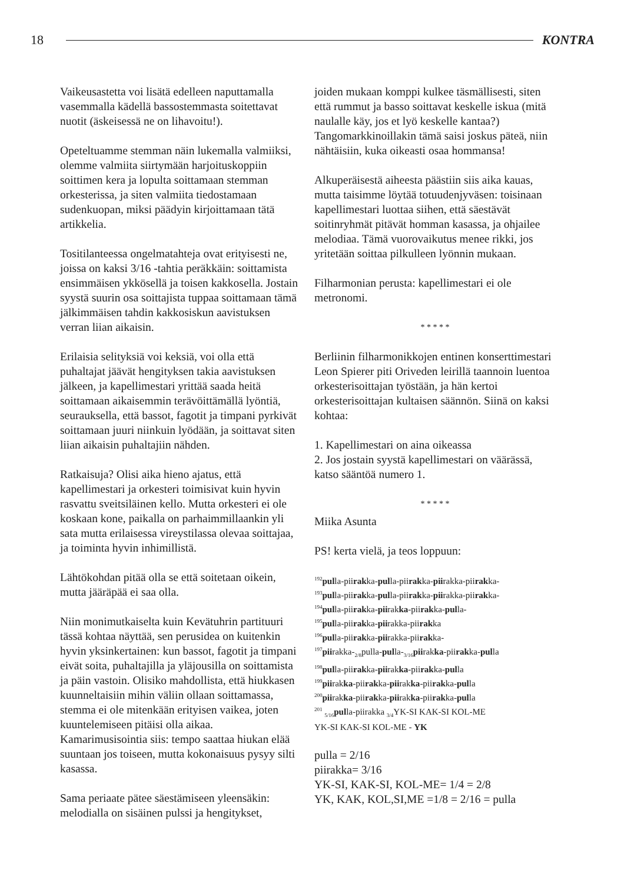18 KONTRA
Vaikeusastetta voi lisätä edelleen naputtamalla vasemmalla kädellä bassostemmasta soitettavat nuotit (äskeisessä ne on lihavoitu!).
Opeteltuamme stemman näin lukemalla valmiiksi, olemme valmiita siirtymään harjoituskoppiin soittimen kera ja lopulta soittamaan stemman orkesterissa, ja siten valmiita tiedostamaan sudenkuopan, miksi päädyin kirjoittamaan tätä artikkelia.
Tositilanteessa ongelmatahteja ovat erityisesti ne, joissa on kaksi 3/16 -tahtia peräkkäin: soittamista ensimmäisen ykkösellä ja toisen kakkosella. Jostain syystä suurin osa soittajista tuppaa soittamaan tämä jälkimmäisen tahdin kakkosiskun aavistuksen verran liian aikaisin.
Erilaisia selityksiä voi keksiä, voi olla että puhaltajat jäävät hengityksen takia aavistuksen jälkeen, ja kapellimestari yrittää saada heitä soittamaan aikaisemmin terävöittämällä lyöntiä, seurauksella, että bassot, fagotit ja timpani pyrkivät soittamaan juuri niinkuin lyödään, ja soittavat siten liian aikaisin puhaltajiin nähden.
Ratkaisuja? Olisi aika hieno ajatus, että kapellimestari ja orkesteri toimisivat kuin hyvin rasvattu sveitsiläinen kello. Mutta orkesteri ei ole koskaan kone, paikalla on parhaimmillaankin yli sata mutta erilaisessa vireystilassa olevaa soittajaa, ja toiminta hyvin inhimillistä.
Lähtökohdan pitää olla se että soitetaan oikein, mutta jääräpää ei saa olla.
Niin monimutkaiselta kuin Kevätuhrin partituuri tässä kohtaa näyttää, sen perusidea on kuitenkin hyvin yksinkertainen: kun bassot, fagotit ja timpani eivät soita, puhaltajilla ja yläjousilla on soittamista ja päin vastoin. Olisiko mahdollista, että hiukkasen kuunneltaisiin mihin väliin ollaan soittamassa, stemma ei ole mitenkään erityisen vaikea, joten kuuntelemiseen pitäisi olla aikaa. Kamarimusisointia siis: tempo saattaa hiukan elää suuntaan jos toiseen, mutta kokonaisuus pysyy silti kasassa.
Sama periaate pätee säestämiseen yleensäkin: melodialla on sisäinen pulssi ja hengitykset,
joiden mukaan komppi kulkee täsmällisesti, siten että rummut ja basso soittavat keskelle iskua (mitä naulalle käy, jos et lyö keskelle kantaa?) Tangomarkkinoillakin tämä saisi joskus päteä, niin nähtäisiin, kuka oikeasti osaa hommansa!
Alkuperäisestä aiheesta päästiin siis aika kauas, mutta taisimme löytää totuudenjyväsen: toisinaan kapellimestari luottaa siihen, että säestävät soitinryhmät pitävät homman kasassa, ja ohjailee melodiaa. Tämä vuorovaikutus menee rikki, jos yritetään soittaa pilkulleen lyönnin mukaan.
Filharmonian perusta: kapellimestari ei ole metronomi.
* * * * *
Berliinin filharmonikkojen entinen konserttimestari Leon Spierer piti Oriveden leirillä taannoin luentoa orkesterisoittajan työstään, ja hän kertoi orkesterisoittajan kultaisen säännön. Siinä on kaksi kohtaa:
1. Kapellimestari on aina oikeassa
2. Jos jostain syystä kapellimestari on väärässä, katso sääntöä numero 1.
* * * * *
Miika Asunta
PS! kerta vielä, ja teos loppuun:
<sup>192</sup> pulla-piirakka-pulla-piirakka-piirakka-piirakka-
<sup>193</sup> pulla-piirakka-pulla-piirakka-piirakka-piirakka-
<sup>194</sup> pulla-piirakka-piirakka-piirakka-pulla-
<sup>195</sup> pulla-piirakka-piirakka-piirakka
<sup>196</sup> pulla-piirakka-piirakka-piirakka-
<sup>197</sup> piirakka-<sub>2/8</sub>pulla-pulla-<sub>3/16</sub>piirakka-piirakka-pulla
<sup>198</sup> pulla-piirakka-piirakka-piirakka-pulla
<sup>199</sup> piirakka-piirakka-piirakka-piirakka-pulla
<sup>200</sup> piirakka-piirakka-piirakka-piirakka-pulla
<sup>201</sup> <sub>5/16</sub>pulla-piirakka <sub>3/4</sub>YK-SI KAK-SI KOL-ME
YK-SI KAK-SI KOL-ME - YK
pulla = 2/16
piirakka= 3/16
YK-SI, KAK-SI, KOL-ME= 1/4 = 2/8
YK, KAK, KOL,SI,ME =1/8 = 2/16 = pulla